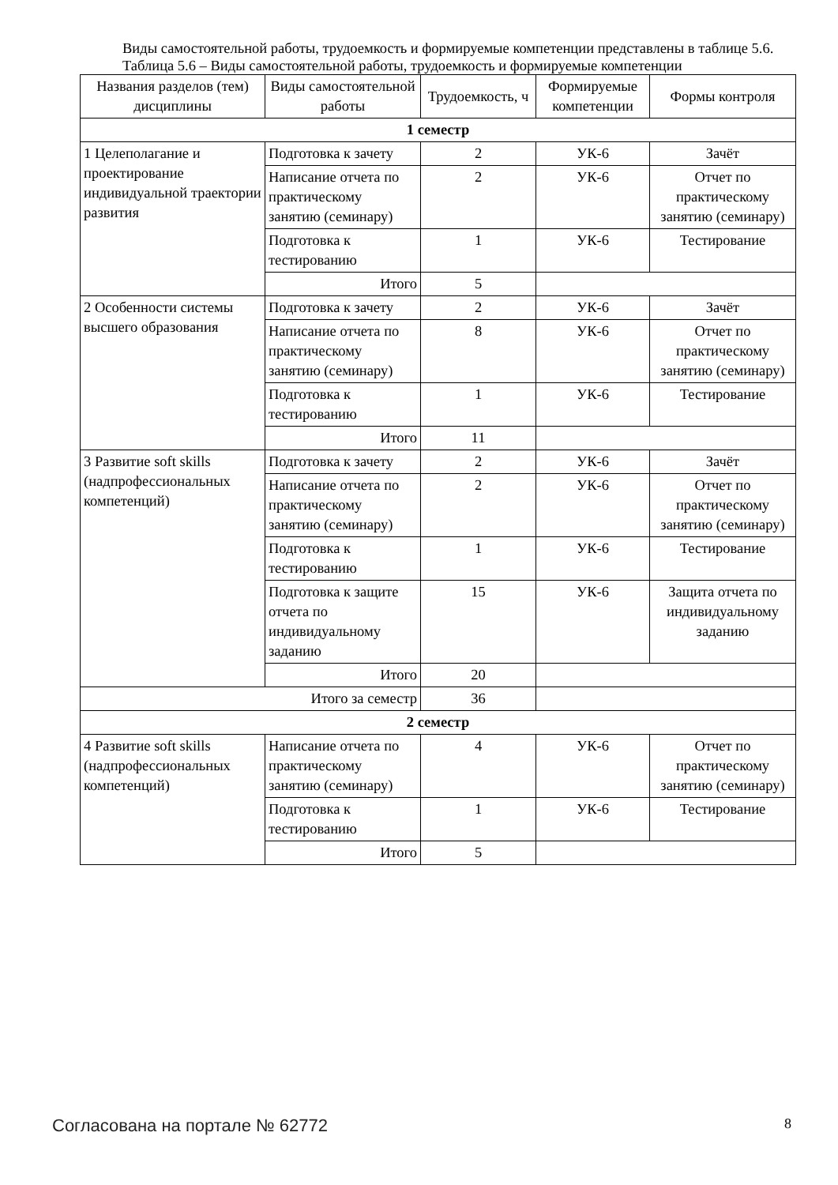Виды самостоятельной работы, трудоемкость и формируемые компетенции представлены в таблице 5.6.
Таблица 5.6 – Виды самостоятельной работы, трудоемкость и формируемые компетенции
| Названия разделов (тем) дисциплины | Виды самостоятельной работы | Трудоемкость, ч | Формируемые компетенции | Формы контроля |
| --- | --- | --- | --- | --- |
| 1 семестр | | | | |
| 1 Целеполагание и проектирование индивидуальной траектории развития | Подготовка к зачету | 2 | УК-6 | Зачёт |
| | Написание отчета по практическому занятию (семинару) | 2 | УК-6 | Отчет по практическому занятию (семинару) |
| | Подготовка к тестированию | 1 | УК-6 | Тестирование |
| | Итого | 5 | | |
| 2 Особенности системы высшего образования | Подготовка к зачету | 2 | УК-6 | Зачёт |
| | Написание отчета по практическому занятию (семинару) | 8 | УК-6 | Отчет по практическому занятию (семинару) |
| | Подготовка к тестированию | 1 | УК-6 | Тестирование |
| | Итого | 11 | | |
| 3 Развитие soft skills (надпрофессиональных компетенций) | Подготовка к зачету | 2 | УК-6 | Зачёт |
| | Написание отчета по практическому занятию (семинару) | 2 | УК-6 | Отчет по практическому занятию (семинару) |
| | Подготовка к тестированию | 1 | УК-6 | Тестирование |
| | Подготовка к защите отчета по индивидуальному заданию | 15 | УК-6 | Защита отчета по индивидуальному заданию |
| | Итого | 20 | | |
| Итого за семестр | | 36 | | |
| 2 семестр | | | | |
| 4 Развитие soft skills (надпрофессиональных компетенций) | Написание отчета по практическому занятию (семинару) | 4 | УК-6 | Отчет по практическому занятию (семинару) |
| | Подготовка к тестированию | 1 | УК-6 | Тестирование |
| | Итого | 5 | | |
Согласована на портале № 62772 8